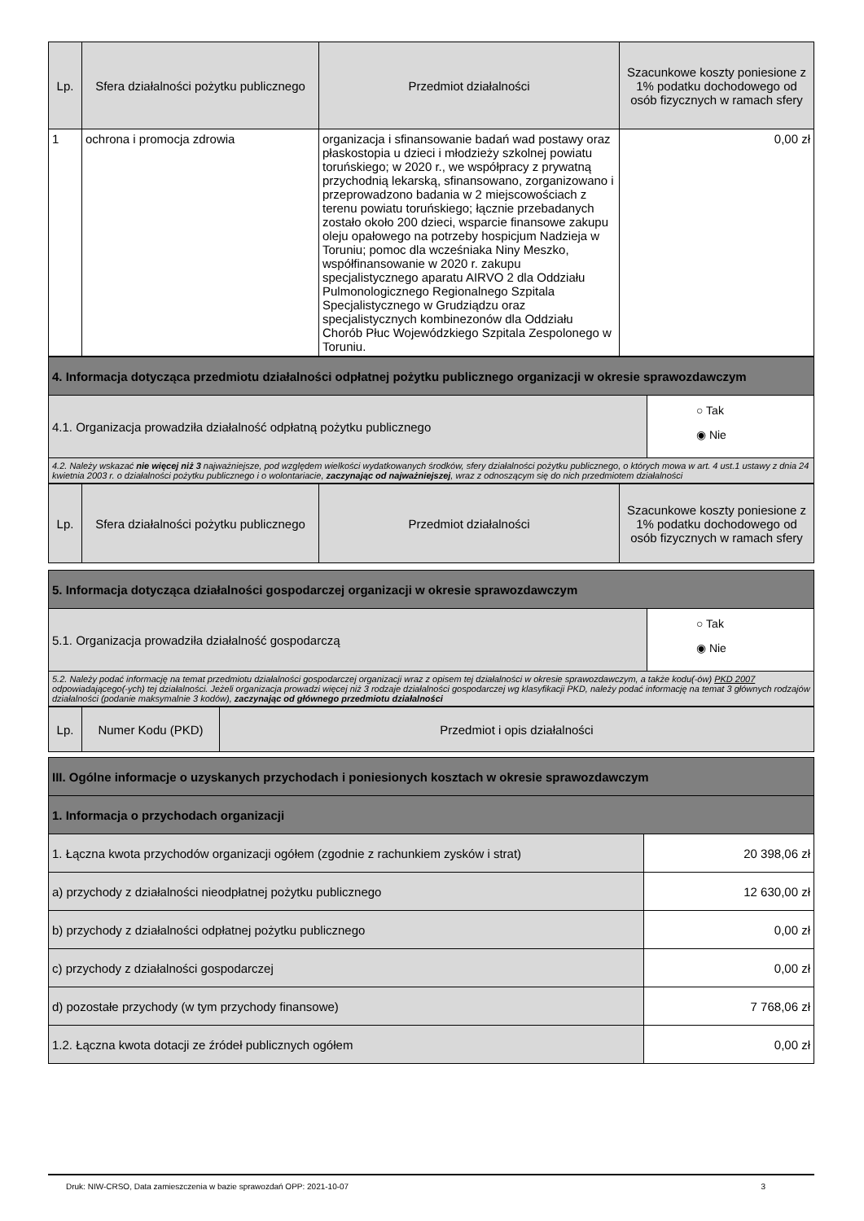| Lp. | Sfera działalności pożytku publicznego | Przedmiot działalności | Szacunkowe koszty poniesione z 1% podatku dochodowego od osób fizycznych w ramach sfery |
| --- | --- | --- | --- |
| 1 | ochrona i promocja zdrowia | organizacja i sfinansowanie badań wad postawy oraz płaskostopia u dzieci i młodzieży szkolnej powiatu toruńskiego; w 2020 r., we współpracy z prywatną przychodnią lekarską, sfinansowano, zorganizowano i przeprowadzono badania w 2 miejscowościach z terenu powiatu toruńskiego; łącznie przebadanych zostało około 200 dzieci, wsparcie finansowe zakupu oleju opałowego na potrzeby hospicjum Nadzieja w Toruniu; pomoc dla wcześniaka Niny Meszko, współfinansowanie w 2020 r. zakupu specjalistycznego aparatu AIRVO 2 dla Oddziału Pulmonologicznego Regionalnego Szpitala Specjalistycznego w Grudziądzu oraz specjalistycznych kombinezonów dla Oddziału Chorób Płuc Wojewódzkiego Szpitala Zespolonego w Toruniu. | 0,00 zł |
| 4. Informacja dotycząca przedmiotu działalności odpłatnej pożytku publicznego organizacji w okresie sprawozdawczym | |
| 4.1. Organizacja prowadziła działalność odpłatną pożytku publicznego | ○ Tak ◉ Nie |
| 4.2. Należy wskazać nie więcej niż 3 najważniejsze, pod względem wielkości wydatkowanych środków, sfery działalności pożytku publicznego, o których mowa w art. 4 ust.1 ustawy z dnia 24 kwietnia 2003 r. o działalności pożytku publicznego i o wolontariacie, zaczynając od najważniejszej , wraz z odnoszącym się do nich przedmiotem działalności | |
| Lp. | Sfera działalności pożytku publicznego | Przedmiot działalności | Szacunkowe koszty poniesione z 1% podatku dochodowego od osób fizycznych w ramach sfery |
| --- | --- | --- | --- |
| 5. Informacja dotycząca działalności gospodarczej organizacji w okresie sprawozdawczym | |
| 5.1. Organizacja prowadziła działalność gospodarczą | ○ Tak ◉ Nie |
| 5.2. Należy podać informację na temat przedmiotu działalności gospodarczej organizacji wraz z opisem tej działalności w okresie sprawozdawczym, a także kodu(-ów) PKD 2007 odpowiadającego(-ych) tej działalności. Jeżeli organizacja prowadzi więcej niż 3 rodzaje działalności gospodarczej wg klasyfikacji PKD, należy podać informację na temat 3 głównych rodzajów działalności (podanie maksymalnie 3 kodów), zaczynając od głównego przedmiotu działalności | |
| Lp. | Numer Kodu (PKD) | Przedmiot i opis działalności |
| --- | --- | --- |
| III. Ogólne informacje o uzyskanych przychodach i poniesionych kosztach w okresie sprawozdawczym | |
| 1. Informacja o przychodach organizacji | |
| 1. Łączna kwota przychodów organizacji ogółem (zgodnie z rachunkiem zysków i strat) | 20 398,06 zł |
| a) przychody z działalności nieodpłatnej pożytku publicznego | 12 630,00 zł |
| b) przychody z działalności odpłatnej pożytku publicznego | 0,00 zł |
| c) przychody z działalności gospodarczej | 0,00 zł |
| d) pozostałe przychody (w tym przychody finansowe) | 7 768,06 zł |
| 1.2. Łączna kwota dotacji ze źródeł publicznych ogółem | 0,00 zł |
Druk: NIW-CRSO, Data zamieszczenia w bazie sprawozdań OPP: 2021-10-07 3